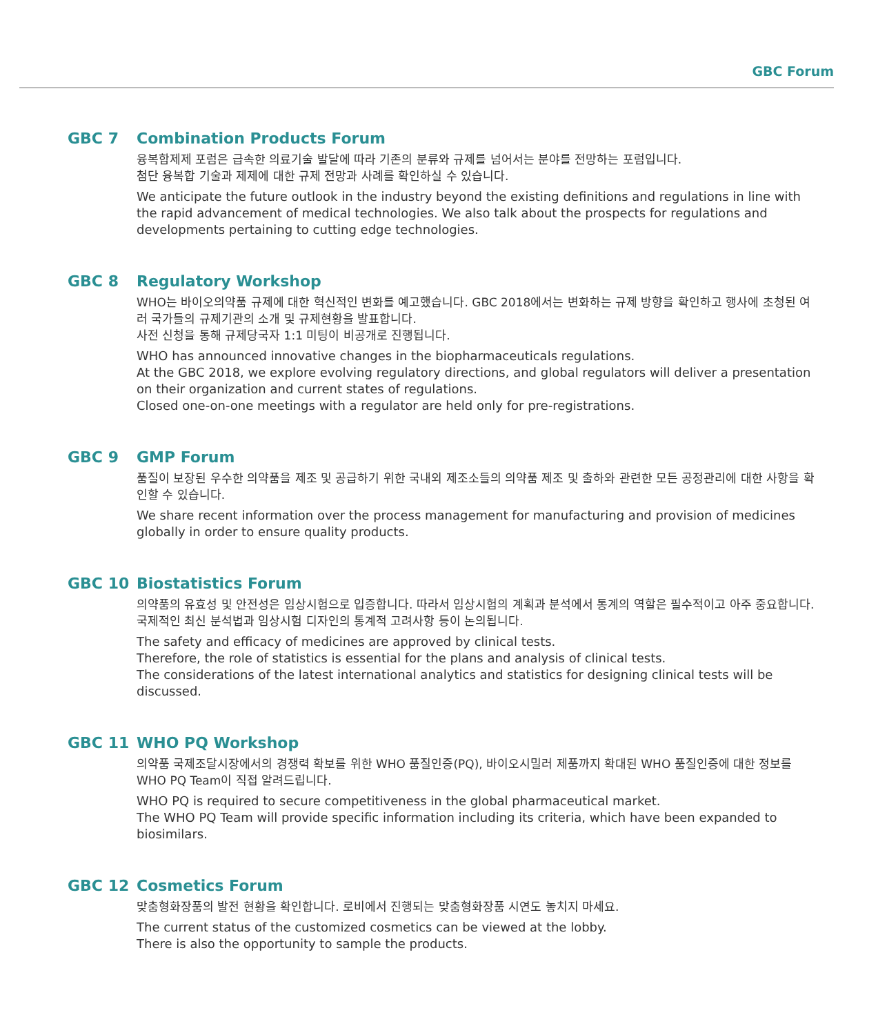GBC Forum
GBC 7 Combination Products Forum
융복합제제 포럼은 급속한 의료기술 발달에 따라 기존의 분류와 규제를 넘어서는 분야를 전망하는 포럼입니다.
첨단 융복합 기술과 제제에 대한 규제 전망과 사례를 확인하실 수 있습니다.
We anticipate the future outlook in the industry beyond the existing definitions and regulations in line with the rapid advancement of medical technologies. We also talk about the prospects for regulations and developments pertaining to cutting edge technologies.
GBC 8 Regulatory Workshop
WHO는 바이오의약품 규제에 대한 혁신적인 변화를 예고했습니다. GBC 2018에서는 변화하는 규제 방향을 확인하고 행사에 초청된 여러 국가들의 규제기관의 소개 및 규제현황을 발표합니다.
사전 신청을 통해 규제당국자 1:1 미팅이 비공개로 진행됩니다.
WHO has announced innovative changes in the biopharmaceuticals regulations.
At the GBC 2018, we explore evolving regulatory directions, and global regulators will deliver a presentation on their organization and current states of regulations.
Closed one-on-one meetings with a regulator are held only for pre-registrations.
GBC 9 GMP Forum
품질이 보장된 우수한 의약품을 제조 및 공급하기 위한 국내외 제조소들의 의약품 제조 및 출하와 관련한 모든 공정관리에 대한 사항을 확인할 수 있습니다.
We share recent information over the process management for manufacturing and provision of medicines globally in order to ensure quality products.
GBC 10 Biostatistics Forum
의약품의 유효성 및 안전성은 임상시험으로 입증합니다. 따라서 임상시험의 계획과 분석에서 통계의 역할은 필수적이고 아주 중요합니다. 국제적인 최신 분석법과 임상시험 디자인의 통계적 고려사항 등이 논의됩니다.
The safety and efficacy of medicines are approved by clinical tests.
Therefore, the role of statistics is essential for the plans and analysis of clinical tests.
The considerations of the latest international analytics and statistics for designing clinical tests will be discussed.
GBC 11 WHO PQ Workshop
의약품 국제조달시장에서의 경쟁력 확보를 위한 WHO 품질인증(PQ), 바이오시밀러 제품까지 확대된 WHO 품질인증에 대한 정보를 WHO PQ Team이 직접 알려드립니다.
WHO PQ is required to secure competitiveness in the global pharmaceutical market.
The WHO PQ Team will provide specific information including its criteria, which have been expanded to biosimilars.
GBC 12 Cosmetics Forum
맞춤형화장품의 발전 현황을 확인합니다. 로비에서 진행되는 맞춤형화장품 시연도 놓치지 마세요.
The current status of the customized cosmetics can be viewed at the lobby.
There is also the opportunity to sample the products.